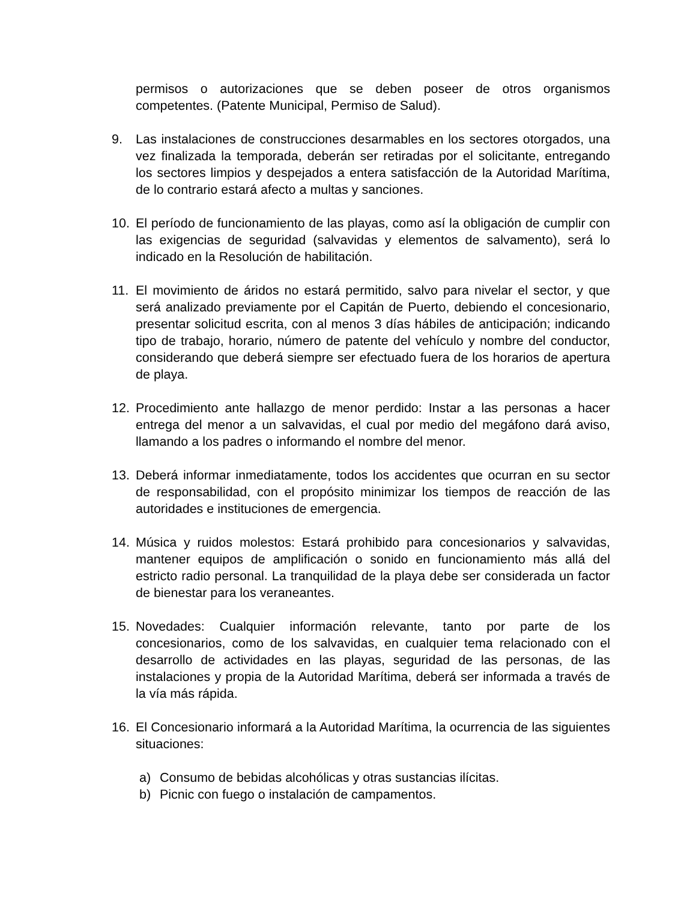permisos o autorizaciones que se deben poseer de otros organismos competentes. (Patente Municipal, Permiso de Salud).
9. Las instalaciones de construcciones desarmables en los sectores otorgados, una vez finalizada la temporada, deberán ser retiradas por el solicitante, entregando los sectores limpios y despejados a entera satisfacción de la Autoridad Marítima, de lo contrario estará afecto a multas y sanciones.
10. El período de funcionamiento de las playas, como así la obligación de cumplir con las exigencias de seguridad (salvavidas y elementos de salvamento), será lo indicado en la Resolución de habilitación.
11. El movimiento de áridos no estará permitido, salvo para nivelar el sector, y que será analizado previamente por el Capitán de Puerto, debiendo el concesionario, presentar solicitud escrita, con al menos 3 días hábiles de anticipación; indicando tipo de trabajo, horario, número de patente del vehículo y nombre del conductor, considerando que deberá siempre ser efectuado fuera de los horarios de apertura de playa.
12. Procedimiento ante hallazgo de menor perdido: Instar a las personas a hacer entrega del menor a un salvavidas, el cual por medio del megáfono dará aviso, llamando a los padres o informando el nombre del menor.
13. Deberá informar inmediatamente, todos los accidentes que ocurran en su sector de responsabilidad, con el propósito minimizar los tiempos de reacción de las autoridades e instituciones de emergencia.
14. Música y ruidos molestos: Estará prohibido para concesionarios y salvavidas, mantener equipos de amplificación o sonido en funcionamiento más allá del estricto radio personal. La tranquilidad de la playa debe ser considerada un factor de bienestar para los veraneantes.
15. Novedades: Cualquier información relevante, tanto por parte de los concesionarios, como de los salvavidas, en cualquier tema relacionado con el desarrollo de actividades en las playas, seguridad de las personas, de las instalaciones y propia de la Autoridad Marítima, deberá ser informada a través de la vía más rápida.
16. El Concesionario informará a la Autoridad Marítima, la ocurrencia de las siguientes situaciones:
a) Consumo de bebidas alcohólicas y otras sustancias ilícitas.
b) Picnic con fuego o instalación de campamentos.